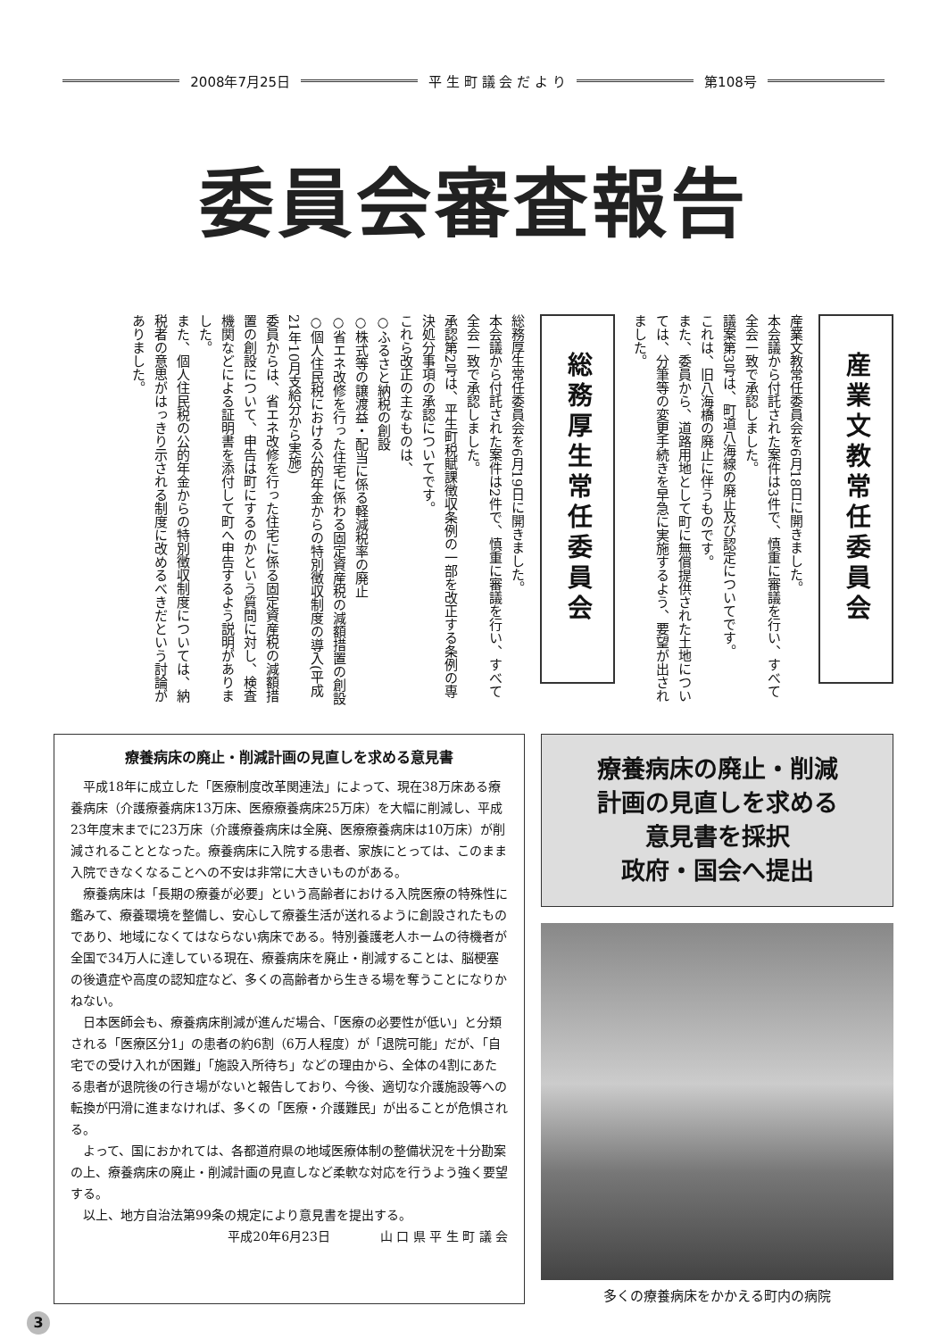2008年7月25日 平 生 町 議 会 だ よ り 第108号
委員会審査報告
産業文教常任委員会
産業文教常任委員会を6月18日に開きました。
本会議から付託された案件は3件で、慎重に審議を行い、すべて全会一致で承認しました。
議案第3号は、町道八海線の廃止及び認定についてです。
これは、旧八海橋の廃止に伴うものです。
また、委員から、道路用地として町に無償提供された土地については、分筆等の変更手続きを早急に実施するよう、要望が出されました。
総務厚生常任委員会
総務厚生常任委員会を6月19日に開きました。
本会議から付託された案件は2件で、慎重に審議を行い、すべて全会一致で承認しました。
承認第2号は、平生町税賦課徴収条例の一部を改正する条例の専決処分事項の承認についてです。
これら改正の主なものは、
○ふるさと納税の創設
○株式等の譲渡益・配当に係る軽減税率の廃止
○省エネ改修を行った住宅に係わる固定資産税の減額措置の創設
○個人住民税における公的年金からの特別徴収制度の導入(平成21年10月支給分から実施)
委員からは、省エネ改修を行った住宅に係る固定資産税の減額措置の創設について、申告は町にするのかという質問に対し、検査機関などによる証明書を添付して町へ申告するよう説明がありました。
また、個人住民税の公的年金からの特別徴収制度については、納税者の意思がはっきり示される制度に改めるべきだという討論がありました。
療養病床の廃止・削減計画の見直しを求める意見書
平成18年に成立した「医療制度改革関連法」によって、現在38万床ある療養病床（介護療養病床13万床、医療療養病床25万床）を大幅に削減し、平成23年度末までに23万床（介護療養病床は全廃、医療療養病床は10万床）が削減されることとなった。療養病床に入院する患者、家族にとっては、このまま入院できなくなることへの不安は非常に大きいものがある。
療養病床は「長期の療養が必要」という高齢者における入院医療の特殊性に鑑みて、療養環境を整備し、安心して療養生活が送れるように創設されたものであり、地域になくてはならない病床である。特別養護老人ホームの待機者が全国で34万人に達している現在、療養病床を廃止・削減することは、脳梗塞の後遺症や高度の認知症など、多くの高齢者から生きる場を奪うことになりかねない。
日本医師会も、療養病床削減が進んだ場合、「医療の必要性が低い」と分類される「医療区分1」の患者の約6割（6万人程度）が「退院可能」だが、「自宅での受け入れが困難」「施設入所待ち」などの理由から、全体の4割にあたる患者が退院後の行き場がないと報告しており、今後、適切な介護施設等への転換が円滑に進まなければ、多くの「医療・介護難民」が出ることが危惧される。
よって、国におかれては、各都道府県の地域医療体制の整備状況を十分勘案の上、療養病床の廃止・削減計画の見直しなど柔軟な対応を行うよう強く要望する。
以上、地方自治法第99条の規定により意見書を提出する。
平成20年6月23日　　　　山 口 県 平 生 町 議 会
療養病床の廃止・削減
計画の見直しを求める
意見書を採択
政府・国会へ提出
多くの療養病床をかかえる町内の病院
3